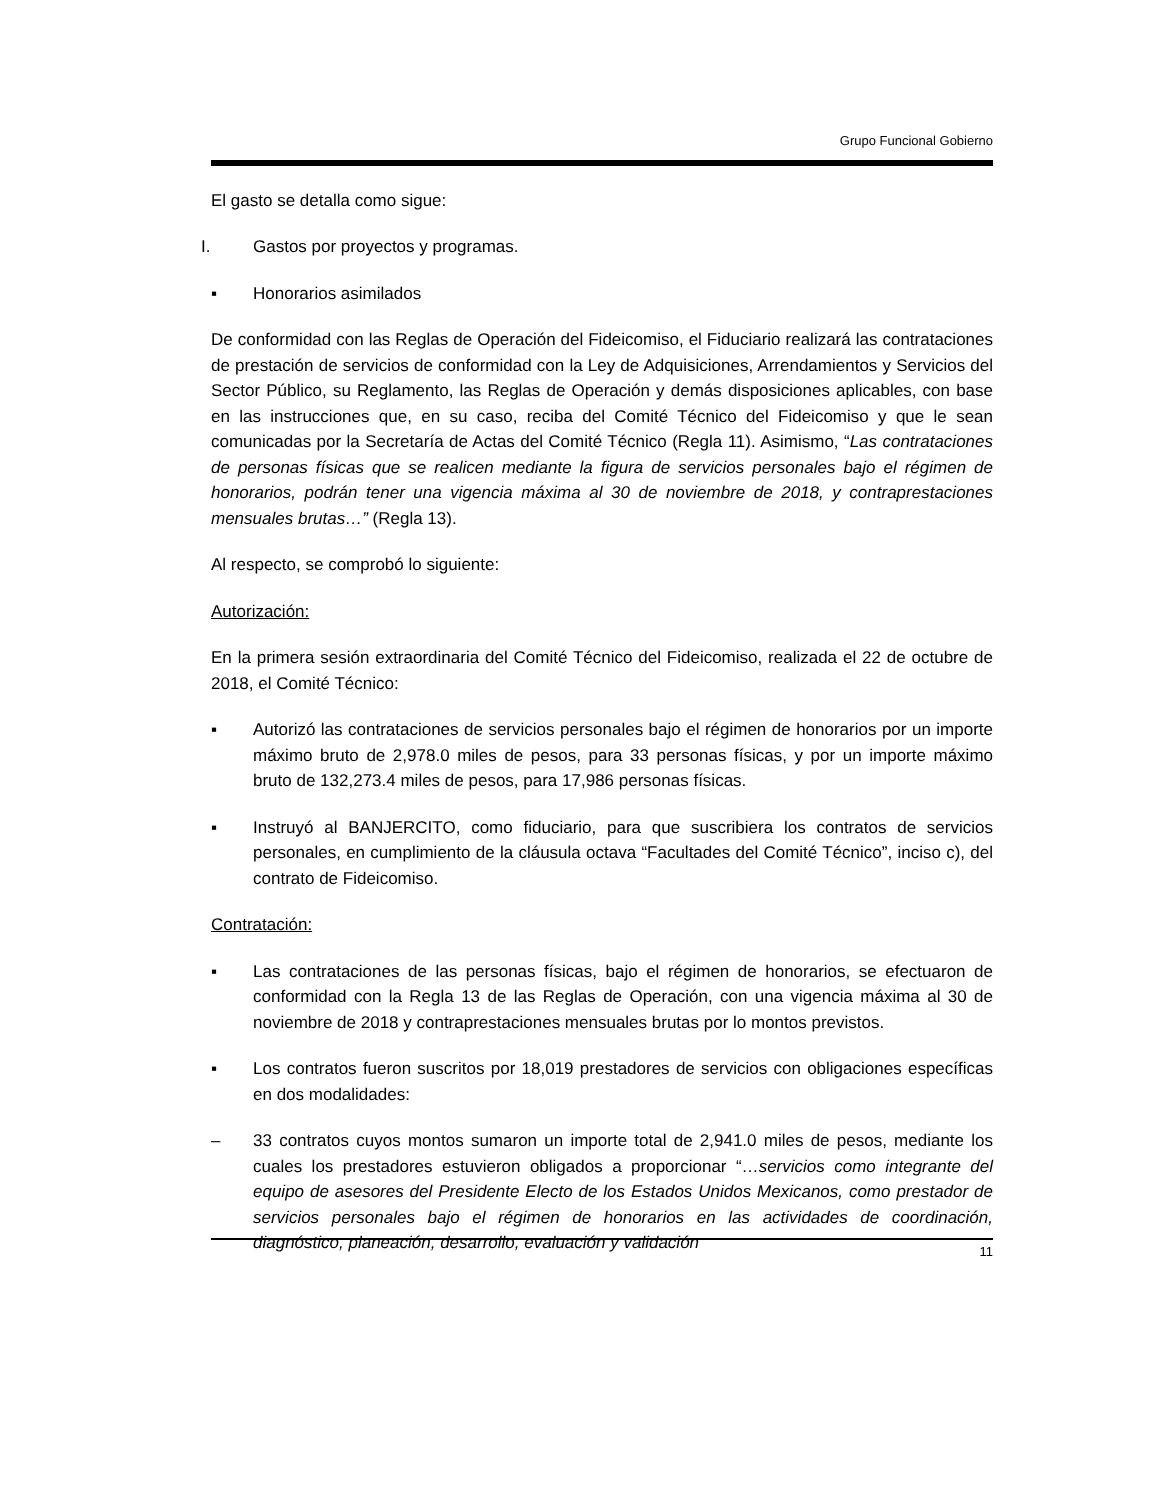Grupo Funcional Gobierno
El gasto se detalla como sigue:
I. Gastos por proyectos y programas.
▪ Honorarios asimilados
De conformidad con las Reglas de Operación del Fideicomiso, el Fiduciario realizará las contrataciones de prestación de servicios de conformidad con la Ley de Adquisiciones, Arrendamientos y Servicios del Sector Público, su Reglamento, las Reglas de Operación y demás disposiciones aplicables, con base en las instrucciones que, en su caso, reciba del Comité Técnico del Fideicomiso y que le sean comunicadas por la Secretaría de Actas del Comité Técnico (Regla 11). Asimismo, “Las contrataciones de personas físicas que se realicen mediante la figura de servicios personales bajo el régimen de honorarios, podrán tener una vigencia máxima al 30 de noviembre de 2018, y contraprestaciones mensuales brutas…” (Regla 13).
Al respecto, se comprobó lo siguiente:
Autorización:
En la primera sesión extraordinaria del Comité Técnico del Fideicomiso, realizada el 22 de octubre de 2018, el Comité Técnico:
▪ Autorizó las contrataciones de servicios personales bajo el régimen de honorarios por un importe máximo bruto de 2,978.0 miles de pesos, para 33 personas físicas, y por un importe máximo bruto de 132,273.4 miles de pesos, para 17,986 personas físicas.
▪ Instruyó al BANJERCITO, como fiduciario, para que suscribiera los contratos de servicios personales, en cumplimiento de la cláusula octava “Facultades del Comité Técnico”, inciso c), del contrato de Fideicomiso.
Contratación:
▪ Las contrataciones de las personas físicas, bajo el régimen de honorarios, se efectuaron de conformidad con la Regla 13 de las Reglas de Operación, con una vigencia máxima al 30 de noviembre de 2018 y contraprestaciones mensuales brutas por lo montos previstos.
▪ Los contratos fueron suscritos por 18,019 prestadores de servicios con obligaciones específicas en dos modalidades:
– 33 contratos cuyos montos sumaron un importe total de 2,941.0 miles de pesos, mediante los cuales los prestadores estuvieron obligados a proporcionar “…servicios como integrante del equipo de asesores del Presidente Electo de los Estados Unidos Mexicanos, como prestador de servicios personales bajo el régimen de honorarios en las actividades de coordinación, diagnóstico, planeación, desarrollo, evaluación y validación
11